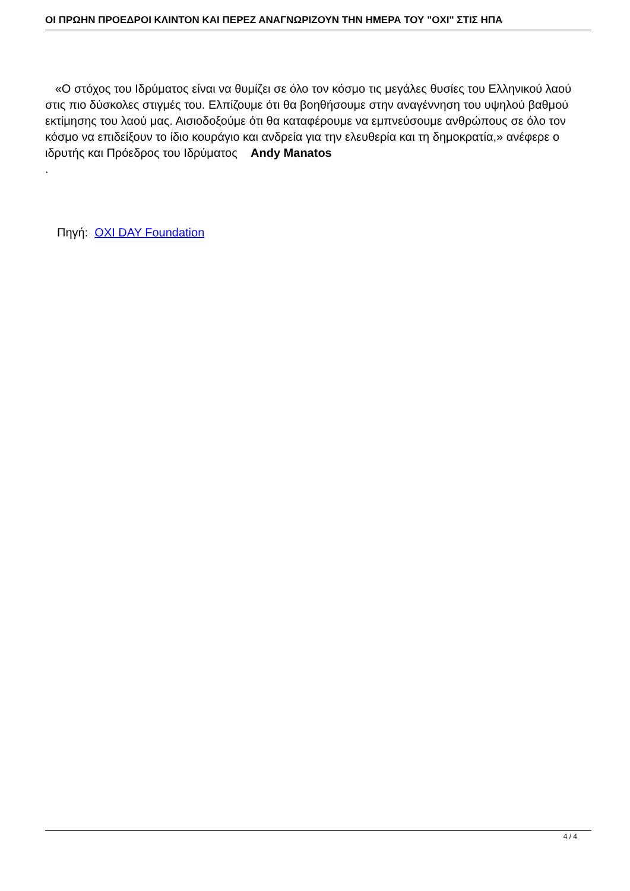ΟΙ ΠΡΩΗΝ ΠΡΟΕΔΡΟΙ ΚΛΙΝΤΟΝ ΚΑΙ ΠΕΡΕΖ ΑΝΑΓΝΩΡΙΖΟΥΝ ΤΗΝ ΗΜΕΡΑ ΤΟΥ "ΟΧΙ" ΣΤΙΣ ΗΠΑ
«Ο στόχος του Ιδρύματος είναι να θυμίζει σε όλο τον κόσμο τις μεγάλες θυσίες του Ελληνικού λαού στις πιο δύσκολες στιγμές του. Ελπίζουμε ότι θα βοηθήσουμε στην αναγέννηση του υψηλού βαθμού εκτίμησης του λαού μας. Αισιοδοξούμε ότι θα καταφέρουμε να εμπνεύσουμε ανθρώπους σε όλο τον κόσμο να επιδείξουν το ίδιο κουράγιο και ανδρεία για την ελευθερία και τη δημοκρατία,» ανέφερε ο ιδρυτής και Πρόεδρος του Ιδρύματος Andy Manatos
.
Πηγή: OXI DAY Foundation
4 / 4